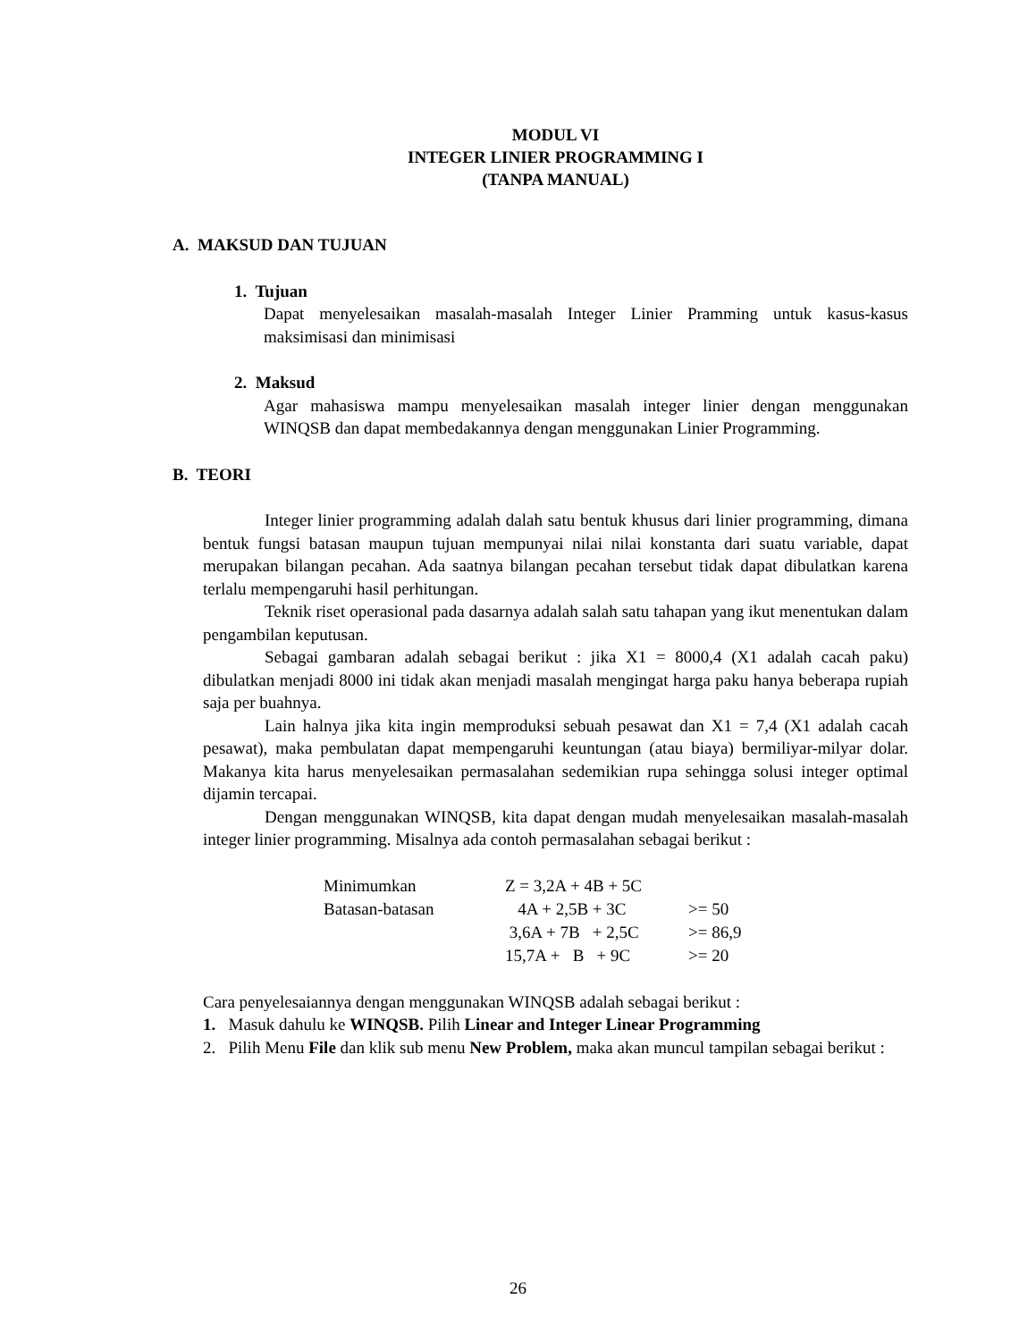MODUL VI
INTEGER LINIER PROGRAMMING I
(TANPA MANUAL)
A. MAKSUD DAN TUJUAN
1. Tujuan
Dapat menyelesaikan masalah-masalah Integer Linier Pramming untuk kasus-kasus maksimisasi dan minimisasi
2. Maksud
Agar mahasiswa mampu menyelesaikan masalah integer linier dengan menggunakan WINQSB dan dapat membedakannya dengan menggunakan Linier Programming.
B. TEORI
Integer linier programming adalah dalah satu bentuk khusus dari linier programming, dimana bentuk fungsi batasan maupun tujuan mempunyai nilai nilai konstanta dari suatu variable, dapat merupakan bilangan pecahan. Ada saatnya bilangan pecahan tersebut tidak dapat dibulatkan karena terlalu mempengaruhi hasil perhitungan.
Teknik riset operasional pada dasarnya adalah salah satu tahapan yang ikut menentukan dalam pengambilan keputusan.
Sebagai gambaran adalah sebagai berikut : jika X1 = 8000,4 (X1 adalah cacah paku) dibulatkan menjadi 8000 ini tidak akan menjadi masalah mengingat harga paku hanya beberapa rupiah saja per buahnya.
Lain halnya jika kita ingin memproduksi sebuah pesawat dan X1 = 7,4 (X1 adalah cacah pesawat), maka pembulatan dapat mempengaruhi keuntungan (atau biaya) bermiliyar-milyar dolar. Makanya kita harus menyelesaikan permasalahan sedemikian rupa sehingga solusi integer optimal dijamin tercapai.
Dengan menggunakan WINQSB, kita dapat dengan mudah menyelesaikan masalah-masalah integer linier programming. Misalnya ada contoh permasalahan sebagai berikut :
| Minimumkan | Z = 3,2A + 4B + 5C | |
| Batasan-batasan | 4A + 2,5B + 3C | >= 50 |
| | 3,6A + 7B + 2,5C | >= 86,9 |
| | 15,7A + B + 9C | >= 20 |
Cara penyelesaiannya dengan menggunakan WINQSB adalah sebagai berikut :
1. Masuk dahulu ke WINQSB. Pilih Linear and Integer Linear Programming
2. Pilih Menu File dan klik sub menu New Problem, maka akan muncul tampilan sebagai berikut :
26